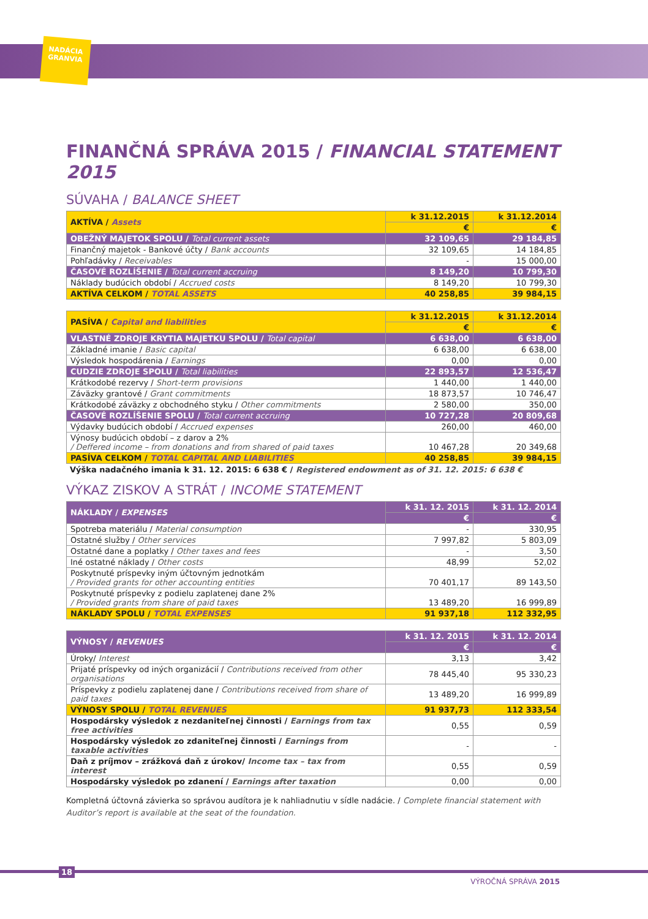NADÁCIA GRANVIA
FINANČNÁ SPRÁVA 2015 / FINANCIAL STATEMENT 2015
SÚVAHA / BALANCE SHEET
| AKTÍVA / Assets | k 31.12.2015 | k 31.12.2014 |
| --- | --- | --- |
| | € | € |
| OBEŽNÝ MAJETOK SPOLU / Total current assets | 32 109,65 | 29 184,85 |
| Finančný majetok - Bankové účty / Bank accounts | 32 109,65 | 14 184,85 |
| Pohľadávky / Receivables | - | 15 000,00 |
| ČASOVÉ ROZLÍŠENIE / Total current accruing | 8 149,20 | 10 799,30 |
| Náklady budúcich období / Accrued costs | 8 149,20 | 10 799,30 |
| AKTÍVA CELKOM / TOTAL ASSETS | 40 258,85 | 39 984,15 |
| PASÍVA / Capital and liabilities | k 31.12.2015 | k 31.12.2014 |
| --- | --- | --- |
| | € | € |
| VLASTNÉ ZDROJE KRYTIA MAJETKU SPOLU / Total capital | 6 638,00 | 6 638,00 |
| Základné imanie / Basic capital | 6 638,00 | 6 638,00 |
| Výsledok hospodárenia / Earnings | 0,00 | 0,00 |
| CUDZIE ZDROJE SPOLU / Total liabilities | 22 893,57 | 12 536,47 |
| Krátkodobé rezervy / Short-term provisions | 1 440,00 | 1 440,00 |
| Záväzky grantové / Grant commitments | 18 873,57 | 10 746,47 |
| Krátkodobé záväzky z obchodného styku / Other commitments | 2 580,00 | 350,00 |
| ČASOVÉ ROZLÍŠENIE SPOLU / Total current accruing | 10 727,28 | 20 809,68 |
| Výdavky budúcich období / Accrued expenses | 260,00 | 460,00 |
| Výnosy budúcich období – z darov a 2% / Deffered income – from donations and from shared of paid taxes | 10 467,28 | 20 349,68 |
| PASÍVA CELKOM / TOTAL CAPITAL AND LIABILITIES | 40 258,85 | 39 984,15 |
Výška nadačného imania k 31. 12. 2015: 6 638 € / Registered endowment as of 31. 12. 2015: 6 638 €
VÝKAZ ZISKOV A STRÁT / INCOME STATEMENT
| NÁKLADY / EXPENSES | k 31. 12. 2015 | k 31. 12. 2014 |
| --- | --- | --- |
| | € | € |
| Spotreba materiálu / Material consumption | - | 330,95 |
| Ostatné služby / Other services | 7 997,82 | 5 803,09 |
| Ostatné dane a poplatky / Other taxes and fees | - | 3,50 |
| Iné ostatné náklady / Other costs | 48,99 | 52,02 |
| Poskytnuté príspevky iným účtovným jednotkám / Provided grants for other accounting entities | 70 401,17 | 89 143,50 |
| Poskytnuté príspevky z podielu zaplatenej dane 2% / Provided grants from share of paid taxes | 13 489,20 | 16 999,89 |
| NÁKLADY SPOLU / TOTAL EXPENSES | 91 937,18 | 112 332,95 |
| VÝNOSY / REVENUES | k 31. 12. 2015 | k 31. 12. 2014 |
| --- | --- | --- |
| | € | € |
| Úroky/ Interest | 3,13 | 3,42 |
| Prijaté príspevky od iných organizácií / Contributions received from other organisations | 78 445,40 | 95 330,23 |
| Príspevky z podielu zaplatenej dane / Contributions received from share of paid taxes | 13 489,20 | 16 999,89 |
| VÝNOSY SPOLU / TOTAL REVENUES | 91 937,73 | 112 333,54 |
| Hospodársky výsledok z nezdaniteľnej činnosti / Earnings from tax free activities | 0,55 | 0,59 |
| Hospodársky výsledok zo zdaniteľnej činnosti / Earnings from taxable activities | - | - |
| Daň z príjmov – zrážková daň z úrokov/ Income tax – tax from interest | 0,55 | 0,59 |
| Hospodársky výsledok po zdanení / Earnings after taxation | 0,00 | 0,00 |
Kompletná účtovná závierka so správou audítora je k nahliadnutiu v sídle nadácie. / Complete financial statement with Auditor’s report is available at the seat of the foundation.
18
VÝROČNÁ SPRÁVA 2015